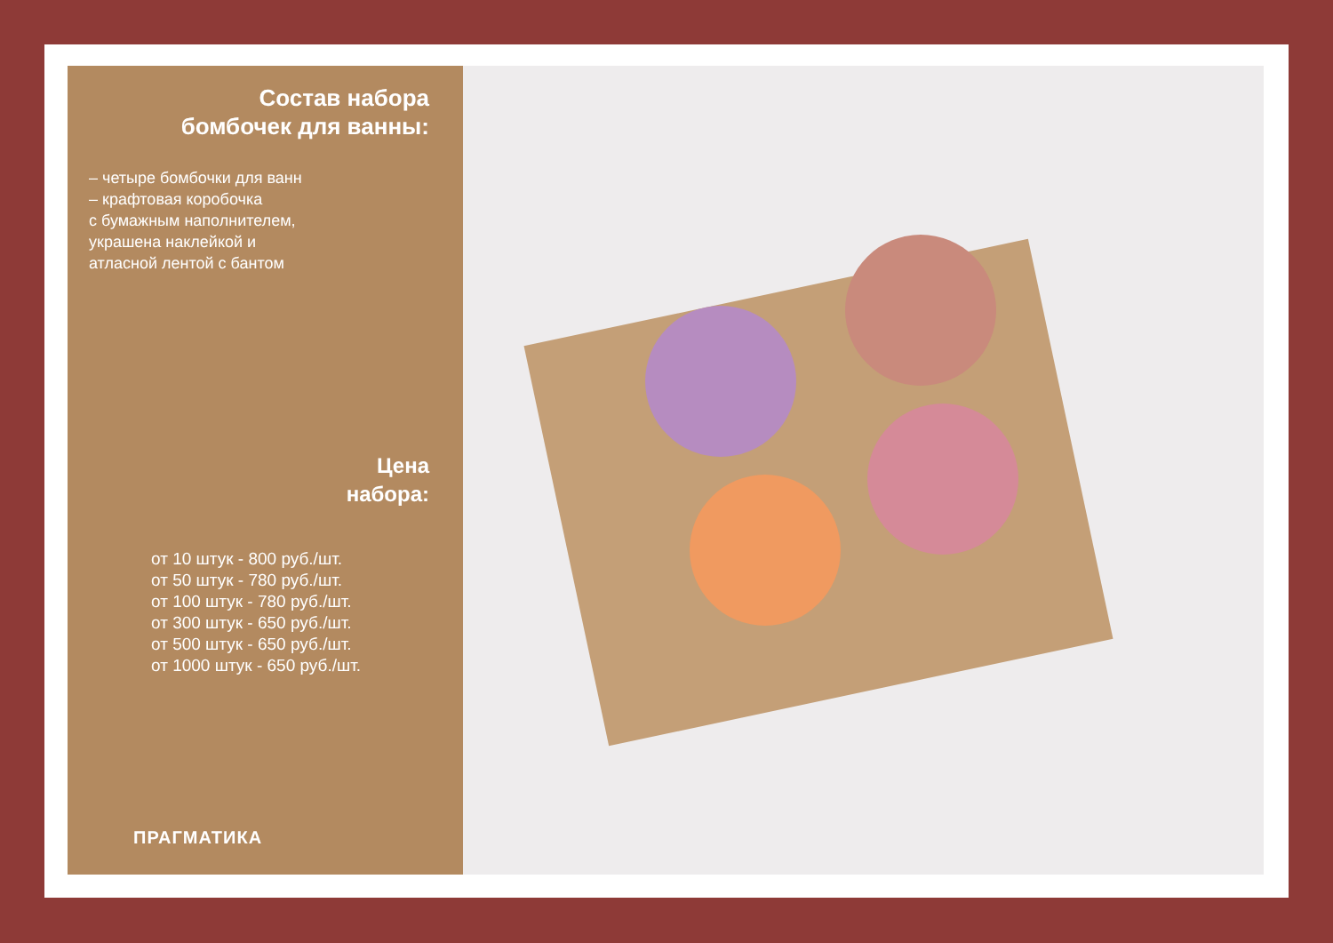Состав набора
бомбочек для ванны:
– четыре бомбочки для ванн
– крафтовая коробочка
с бумажным наполнителем,
украшена наклейкой и
атласной лентой с бантом
Цена
набора:
от 10 штук - 800 руб./шт.
от 50 штук - 780 руб./шт.
от 100 штук - 780 руб./шт.
от 300 штук - 650 руб./шт.
от 500 штук - 650 руб./шт.
от 1000 штук - 650 руб./шт.
ПРАГМАТИКА